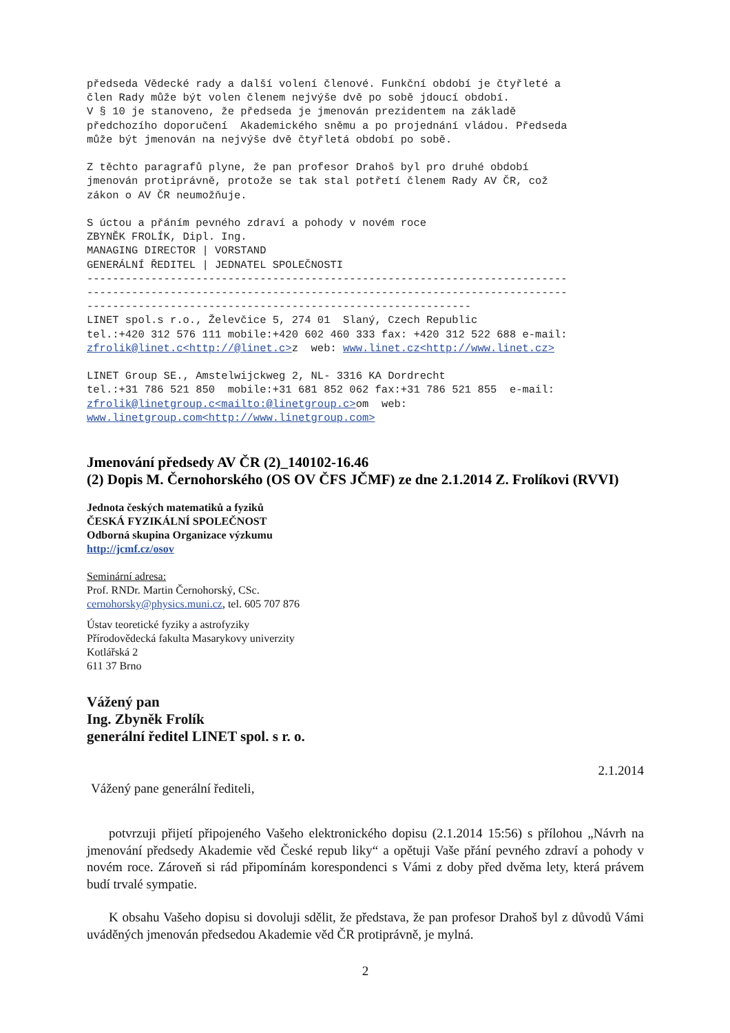předseda Vědecké rady a další volení členové. Funkční období je čtyřleté a
člen Rady může být volen členem nejvýše dvě po sobě jdoucí období.
V § 10 je stanoveno, že předseda je jmenován prezidentem na základě
předchozího doporučení  Akademického sněmu a po projednání vládou. Předseda
může být jmenován na nejvýše dvě čtyřletá období po sobě.

Z těchto paragrafů plyne, že pan profesor Drahoš byl pro druhé období
jmenován protiprávně, protože se tak stal potřetí členem Rady AV ČR, což
zákon o AV ČR neumožňuje.

S úctou a přáním pevného zdraví a pohody v novém roce
ZBYNĚK FROLÍK, Dipl. Ing.
MANAGING DIRECTOR | VORSTAND
GENERÁLNÍ ŘEDITEL | JEDNATEL SPOLEČNOSTI
---------------------------------------------------------------------------
---------------------------------------------------------------------------
------------------------------------------------------------
LINET spol.s r.o., Želevčice 5, 274 01  Slaný, Czech Republic
tel.:+420 312 576 111 mobile:+420 602 460 333 fax: +420 312 522 688 e-mail:
zfrolik@linet.c<http://@linet.c>z  web: www.linet.cz<http://www.linet.cz>

LINET Group SE., Amstelwijckweg 2, NL- 3316 KA Dordrecht
tel.:+31 786 521 850  mobile:+31 681 852 062 fax:+31 786 521 855  e-mail:
zfrolik@linetgroup.c<mailto:@linetgroup.c>om  web:
www.linetgroup.com<http://www.linetgroup.com>
Jmenování předsedy AV ČR (2)_140102-16.46
(2) Dopis M. Černohorského (OS OV ČFS JČMF) ze dne 2.1.2014 Z. Frolíkovi (RVVI)
Jednota českých matematiků a fyziků
ČESKÁ FYZIKÁLNÍ SPOLEČNOST
Odborná skupina Organizace výzkumu
http://jcmf.cz/osov
Seminární adresa:
Prof. RNDr. Martin Černohorský, CSc.
cernohorsky@physics.muni.cz, tel. 605 707 876
Ústav teoretické fyziky a astrofyziky
Přírodovědecká fakulta Masarykovy univerzity
Kotlářská 2
611 37 Brno
Vážený pan
Ing. Zbyněk Frolík
generální ředitel LINET spol. s r. o.
2.1.2014
Vážený pane generální řediteli,
potvrzuji přijetí připojeného Vašeho elektronického dopisu (2.1.2014 15:56) s přílohou „Návrh na jmenování předsedy Akademie věd České repub liky“ a opětuji Vaše přání pevného zdraví a pohody v novém roce. Zároveň si rád připomínám korespondenci s Vámi z doby před dvěma lety, která právem budí trvalé sympatie.
K obsahu Vašeho dopisu si dovoluji sdělit, že představa, že pan profesor Drahoš byl z důvodů Vámi uváděných jmenován předsedou Akademie věd ČR protiprávně, je mylná.
2